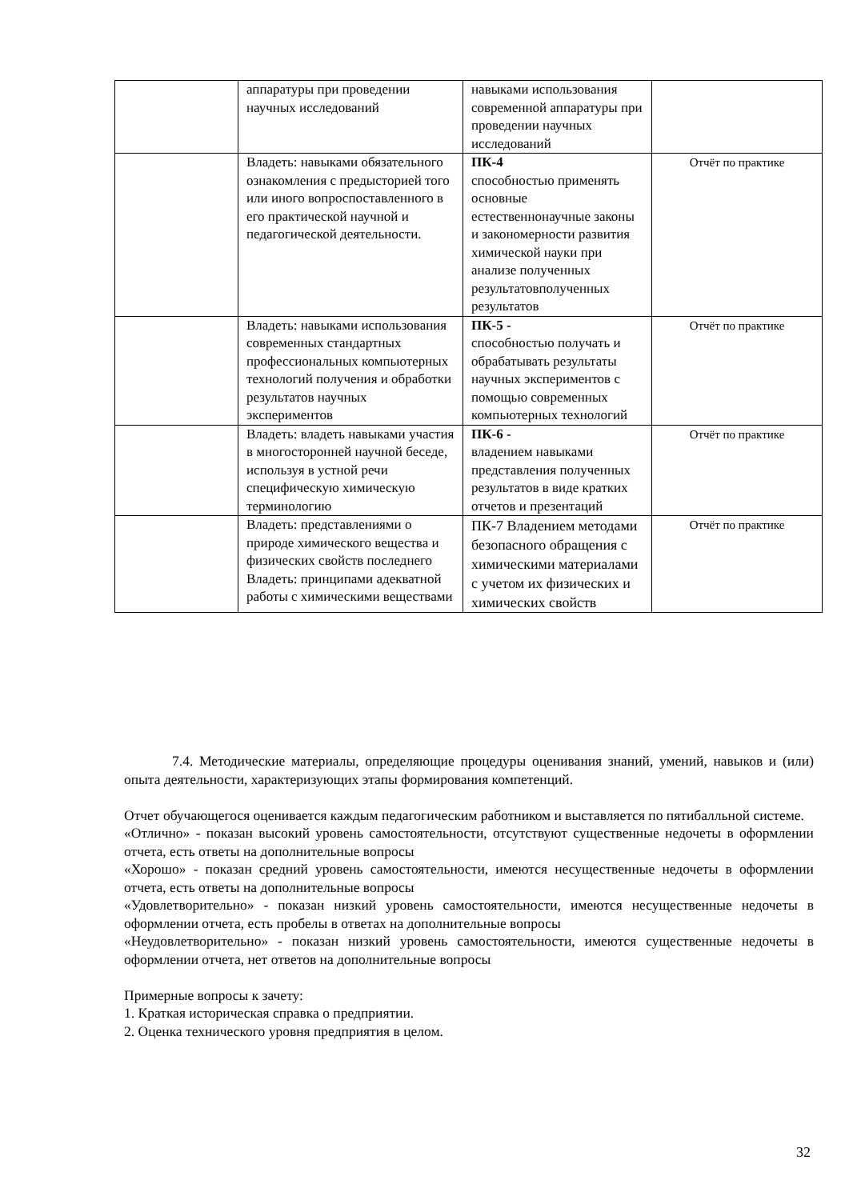| | аппаратуры при проведении научных исследований | навыками использования современной аппаратуры при проведении научных исследований | |
| | Владеть: навыками обязательного ознакомления с предысторией того или иного вопроспоставленного в его практической научной и педагогической деятельности. | ПК-4 способностью применять основные естественнонаучные законы и закономерности развития химической науки при анализе полученных результатовполученных результатов | Отчёт по практике |
| | Владеть: навыками использования современных стандартных профессиональных компьютерных технологий получения и обработки результатов научных экспериментов | ПК-5 - способностью получать и обрабатывать результаты научных экспериментов с помощью современных компьютерных технологий | Отчёт по практике |
| | Владеть: владеть навыками участия в многосторонней научной беседе, используя в устной речи специфическую химическую терминологию | ПК-6 - владением навыками представления полученных результатов в виде кратких отчетов и презентаций | Отчёт по практике |
| | Владеть: представлениями о природе химического вещества и физических свойств последнего Владеть: принципами адекватной работы с химическими веществами | ПК-7 Владением методами безопасного обращения с химическими материалами с учетом их физических и химических свойств | Отчёт по практике |
7.4. Методические материалы, определяющие процедуры оценивания знаний, умений, навыков и (или) опыта деятельности, характеризующих этапы формирования компетенций.
Отчет обучающегося оценивается каждым педагогическим работником и выставляется по пятибалльной системе.
«Отлично» - показан высокий уровень самостоятельности, отсутствуют существенные недочеты в оформлении отчета, есть ответы на дополнительные вопросы
«Хорошо» - показан средний уровень самостоятельности, имеются несущественные недочеты в оформлении отчета, есть ответы на дополнительные вопросы
«Удовлетворительно» - показан низкий уровень самостоятельности, имеются несущественные недочеты в оформлении отчета, есть пробелы в ответах на дополнительные вопросы
«Неудовлетворительно» - показан низкий уровень самостоятельности, имеются существенные недочеты в оформлении отчета, нет ответов на дополнительные вопросы
Примерные вопросы к зачету:
1. Краткая историческая справка о предприятии.
2. Оценка технического уровня предприятия в целом.
32